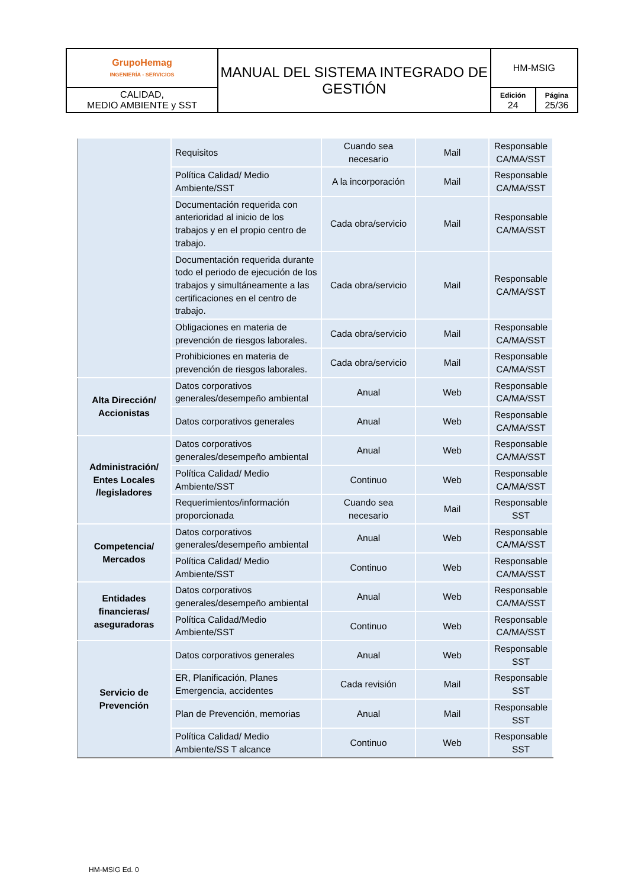| GrupoHemag INGENIERÍA - SERVICIOS | MANUAL DEL SISTEMA INTEGRADO DE GESTIÓN | HM-MSIG | |
| CALIDAD, MEDIO AMBIENTE y SST | | Edición 24 | Página 25/36 |
| | Requisitos | Cuando sea necesario | Mail | Responsable CA/MA/SST |
| | Política Calidad/ Medio Ambiente/SST | A la incorporación | Mail | Responsable CA/MA/SST |
| | Documentación requerida con anterioridad al inicio de los trabajos y en el propio centro de trabajo. | Cada obra/servicio | Mail | Responsable CA/MA/SST |
| | Documentación requerida durante todo el periodo de ejecución de los trabajos y simultáneamente a las certificaciones en el centro de trabajo. | Cada obra/servicio | Mail | Responsable CA/MA/SST |
| | Obligaciones en materia de prevención de riesgos laborales. | Cada obra/servicio | Mail | Responsable CA/MA/SST |
| | Prohibiciones en materia de prevención de riesgos laborales. | Cada obra/servicio | Mail | Responsable CA/MA/SST |
| Alta Dirección/ Accionistas | Datos corporativos generales/desempeño ambiental | Anual | Web | Responsable CA/MA/SST |
| | Datos corporativos generales | Anual | Web | Responsable CA/MA/SST |
| Administración/ Entes Locales /legisladores | Datos corporativos generales/desempeño ambiental | Anual | Web | Responsable CA/MA/SST |
| | Política Calidad/ Medio Ambiente/SST | Continuo | Web | Responsable CA/MA/SST |
| | Requerimientos/información proporcionada | Cuando sea necesario | Mail | Responsable SST |
| Competencia/ Mercados | Datos corporativos generales/desempeño ambiental | Anual | Web | Responsable CA/MA/SST |
| | Política Calidad/ Medio Ambiente/SST | Continuo | Web | Responsable CA/MA/SST |
| Entidades financieras/ aseguradoras | Datos corporativos generales/desempeño ambiental | Anual | Web | Responsable CA/MA/SST |
| | Política Calidad/Medio Ambiente/SST | Continuo | Web | Responsable CA/MA/SST |
| Servicio de Prevención | Datos corporativos generales | Anual | Web | Responsable SST |
| | ER, Planificación, Planes Emergencia, accidentes | Cada revisión | Mail | Responsable SST |
| | Plan de Prevención, memorias | Anual | Mail | Responsable SST |
| | Política Calidad/ Medio Ambiente/SS T alcance | Continuo | Web | Responsable SST |
HM-MSIG Ed. 0